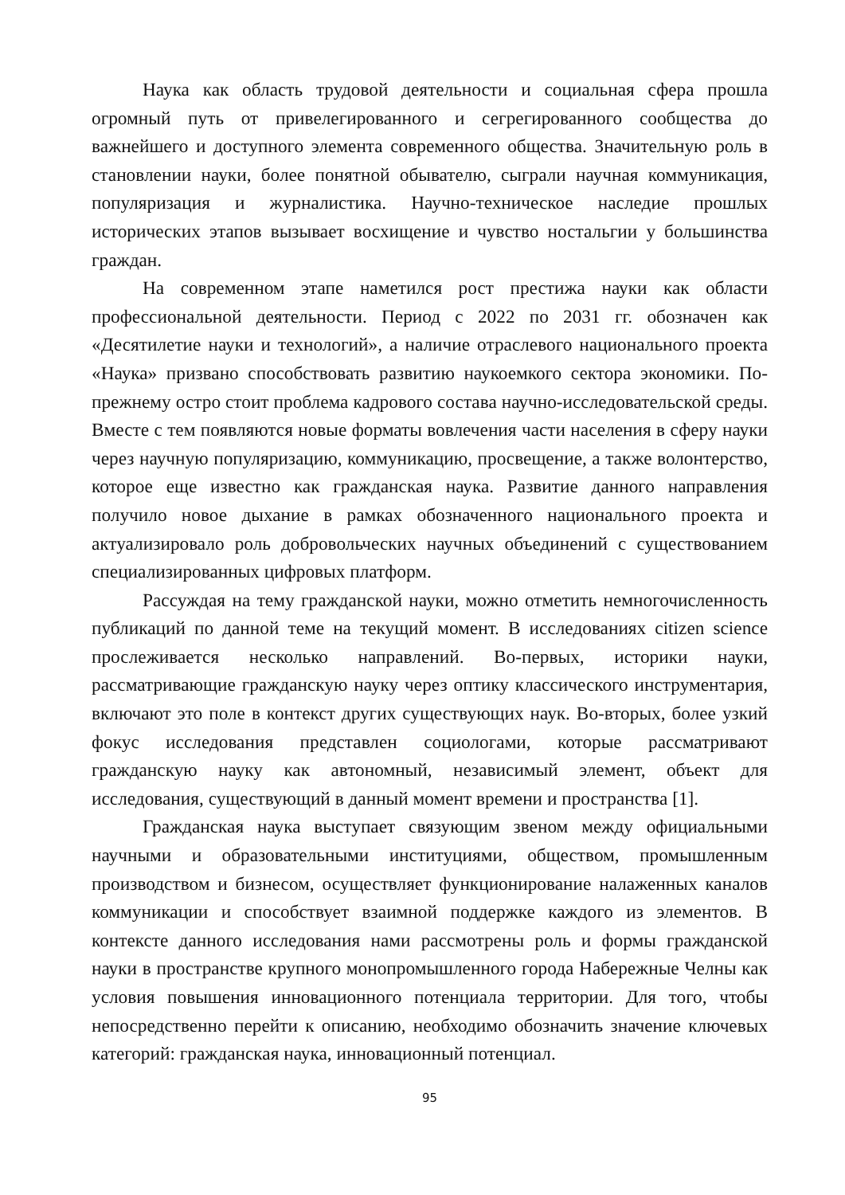Наука как область трудовой деятельности и социальная сфера прошла огромный путь от привелегированного и сегрегированного сообщества до важнейшего и доступного элемента современного общества. Значительную роль в становлении науки, более понятной обывателю, сыграли научная коммуникация, популяризация и журналистика. Научно-техническое наследие прошлых исторических этапов вызывает восхищение и чувство ностальгии у большинства граждан.
На современном этапе наметился рост престижа науки как области профессиональной деятельности. Период с 2022 по 2031 гг. обозначен как «Десятилетие науки и технологий», а наличие отраслевого национального проекта «Наука» призвано способствовать развитию наукоемкого сектора экономики. По-прежнему остро стоит проблема кадрового состава научно-исследовательской среды. Вместе с тем появляются новые форматы вовлечения части населения в сферу науки через научную популяризацию, коммуникацию, просвещение, а также волонтерство, которое еще известно как гражданская наука. Развитие данного направления получило новое дыхание в рамках обозначенного национального проекта и актуализировало роль добровольческих научных объединений с существованием специализированных цифровых платформ.
Рассуждая на тему гражданской науки, можно отметить немногочисленность публикаций по данной теме на текущий момент. В исследованиях citizen science прослеживается несколько направлений. Во-первых, историки науки, рассматривающие гражданскую науку через оптику классического инструментария, включают это поле в контекст других существующих наук. Во-вторых, более узкий фокус исследования представлен социологами, которые рассматривают гражданскую науку как автономный, независимый элемент, объект для исследования, существующий в данный момент времени и пространства [1].
Гражданская наука выступает связующим звеном между официальными научными и образовательными институциями, обществом, промышленным производством и бизнесом, осуществляет функционирование налаженных каналов коммуникации и способствует взаимной поддержке каждого из элементов. В контексте данного исследования нами рассмотрены роль и формы гражданской науки в пространстве крупного монопромышленного города Набережные Челны как условия повышения инновационного потенциала территории. Для того, чтобы непосредственно перейти к описанию, необходимо обозначить значение ключевых категорий: гражданская наука, инновационный потенциал.
95